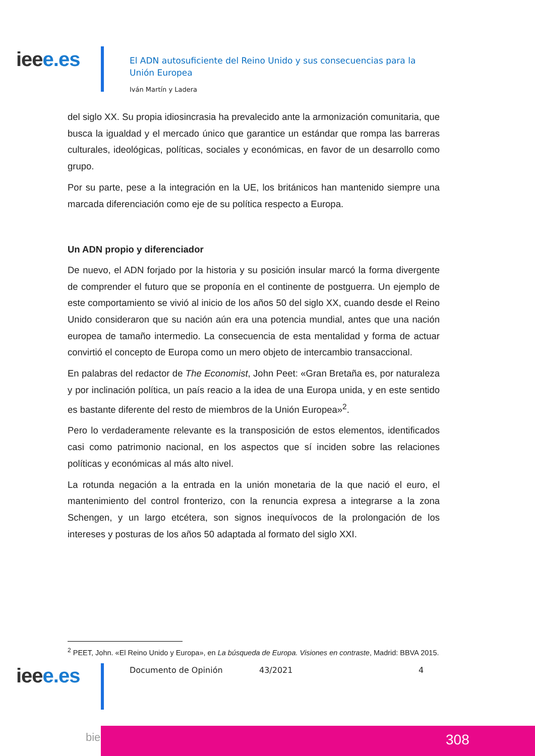ieee.es
El ADN autosuficiente del Reino Unido y sus consecuencias para la Unión Europea
Iván Martín y Ladera
del siglo XX. Su propia idiosincrasia ha prevalecido ante la armonización comunitaria, que busca la igualdad y el mercado único que garantice un estándar que rompa las barreras culturales, ideológicas, políticas, sociales y económicas, en favor de un desarrollo como grupo.
Por su parte, pese a la integración en la UE, los británicos han mantenido siempre una marcada diferenciación como eje de su política respecto a Europa.
Un ADN propio y diferenciador
De nuevo, el ADN forjado por la historia y su posición insular marcó la forma divergente de comprender el futuro que se proponía en el continente de postguerra. Un ejemplo de este comportamiento se vivió al inicio de los años 50 del siglo XX, cuando desde el Reino Unido consideraron que su nación aún era una potencia mundial, antes que una nación europea de tamaño intermedio. La consecuencia de esta mentalidad y forma de actuar convirtió el concepto de Europa como un mero objeto de intercambio transaccional.
En palabras del redactor de The Economist, John Peet: «Gran Bretaña es, por naturaleza y por inclinación política, un país reacio a la idea de una Europa unida, y en este sentido es bastante diferente del resto de miembros de la Unión Europea»<sup>2</sup>.
Pero lo verdaderamente relevante es la transposición de estos elementos, identificados casi como patrimonio nacional, en los aspectos que sí inciden sobre las relaciones políticas y económicas al más alto nivel.
La rotunda negación a la entrada en la unión monetaria de la que nació el euro, el mantenimiento del control fronterizo, con la renuncia expresa a integrarse a la zona Schengen, y un largo etcétera, son signos inequívocos de la prolongación de los intereses y posturas de los años 50 adaptada al formato del siglo XXI.
<sup>2</sup> PEET, John. «El Reino Unido y Europa», en La búsqueda de Europa. Visiones en contraste, Madrid: BBVA 2015.
ieee.es Documento de Opinión 43/2021 4
bie3 308